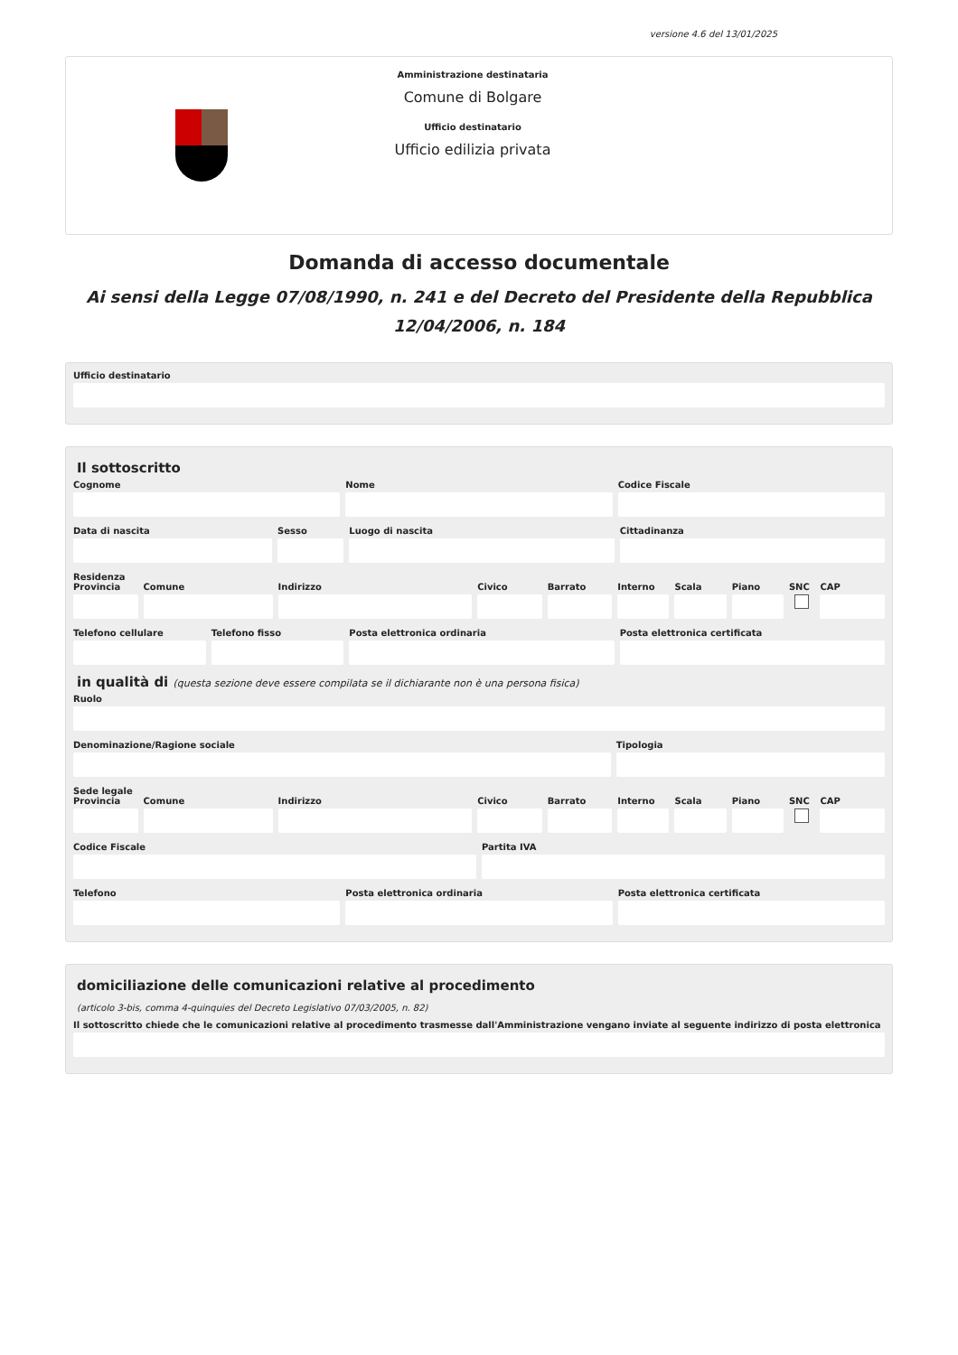versione 4.6 del 13/01/2025
Amministrazione destinataria
Comune di Bolgare
Ufficio destinatario
Ufficio edilizia privata
Domanda di accesso documentale
Ai sensi della Legge 07/08/1990, n. 241 e del Decreto del Presidente della Repubblica 12/04/2006, n. 184
Ufficio destinatario
Il sottoscritto
Cognome Nome Codice Fiscale
Data di nascita Sesso Luogo di nascita Cittadinanza
Residenza
Provincia Comune Indirizzo Civico Barrato Interno Scala Piano SNC CAP
Telefono cellulare Telefono fisso Posta elettronica ordinaria Posta elettronica certificata
in qualità di (questa sezione deve essere compilata se il dichiarante non è una persona fisica)
Ruolo
Denominazione/Ragione sociale Tipologia
Sede legale
Provincia Comune Indirizzo Civico Barrato Interno Scala Piano SNC CAP
Codice Fiscale Partita IVA
Telefono Posta elettronica ordinaria Posta elettronica certificata
domiciliazione delle comunicazioni relative al procedimento
(articolo 3-bis, comma 4-quinquies del Decreto Legislativo 07/03/2005, n. 82)
Il sottoscritto chiede che le comunicazioni relative al procedimento trasmesse dall'Amministrazione vengano inviate al seguente indirizzo di posta elettronica